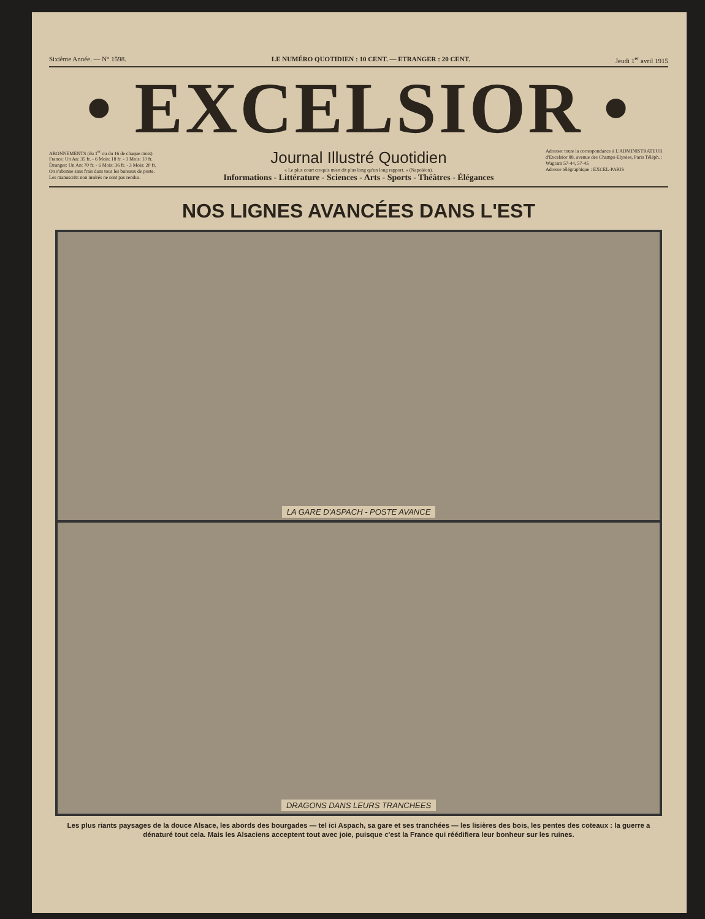Sixième Année. — N° 1598. LE NUMÉRO QUOTIDIEN : 10 CENT. — ETRANGER : 20 CENT. Jeudi 1<sup>er</sup> avril 1915
• EXCELSIOR •
ABONNEMENTS (du 1<sup>er</sup> ou du 16 de chaque mois)
France: Un An: 35 fr. - 6 Mois: 18 fr. - 3 Mois: 10 fr.
Étranger: Un An: 70 fr. - 6 Mois: 36 fr. - 3 Mois: 20 fr.
On s'abonne sans frais dans tous les bureaux de poste.
Les manuscrits non insérés ne sont pas rendus.
Journal Illustré Quotidien
« Le plus court croquis m'en dit plus long qu'un long rapport. » (Napoléon).
Informations - Littérature - Sciences - Arts - Sports - Théâtres - Élégances
Adresser toute la correspondance à L'ADMINISTRATEUR d'Excelsior 88, avenue des Champs-Elysées, Paris Téléph. : Wagram 57-44, 57-45
Adresse télégraphique : EXCEL-PARIS
NOS LIGNES AVANCÉES DANS L'EST
LA GARE D'ASPACH - POSTE AVANCE
DRAGONS DANS LEURS TRANCHEES
Les plus riants paysages de la douce Alsace, les abords des bourgades — tel ici Aspach, sa gare et ses tranchées — les lisières des bois, les pentes des coteaux : la guerre a dénaturé tout cela. Mais les Alsaciens acceptent tout avec joie, puisque c'est la France qui réédifiera leur bonheur sur les ruines.